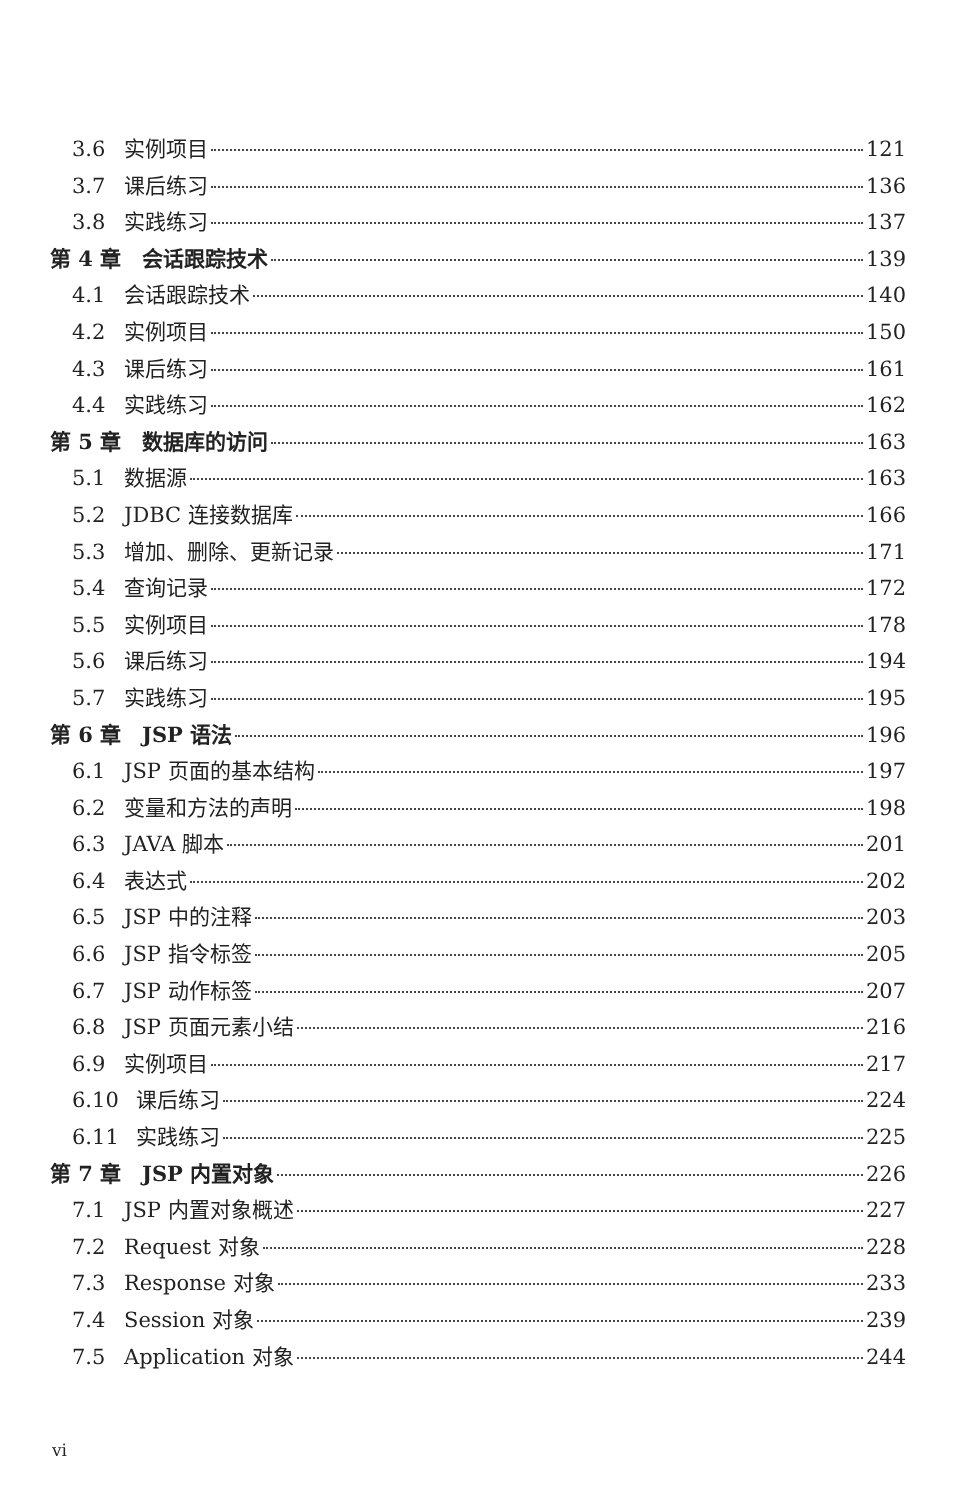3.6 实例项目 121
3.7 课后练习 136
3.8 实践练习 137
第 4 章 会话跟踪技术 139
4.1 会话跟踪技术 140
4.2 实例项目 150
4.3 课后练习 161
4.4 实践练习 162
第 5 章 数据库的访问 163
5.1 数据源 163
5.2 JDBC 连接数据库 166
5.3 增加、删除、更新记录 171
5.4 查询记录 172
5.5 实例项目 178
5.6 课后练习 194
5.7 实践练习 195
第 6 章 JSP 语法 196
6.1 JSP 页面的基本结构 197
6.2 变量和方法的声明 198
6.3 JAVA 脚本 201
6.4 表达式 202
6.5 JSP 中的注释 203
6.6 JSP 指令标签 205
6.7 JSP 动作标签 207
6.8 JSP 页面元素小结 216
6.9 实例项目 217
6.10 课后练习 224
6.11 实践练习 225
第 7 章 JSP 内置对象 226
7.1 JSP 内置对象概述 227
7.2 Request 对象 228
7.3 Response 对象 233
7.4 Session 对象 239
7.5 Application 对象 244
vi